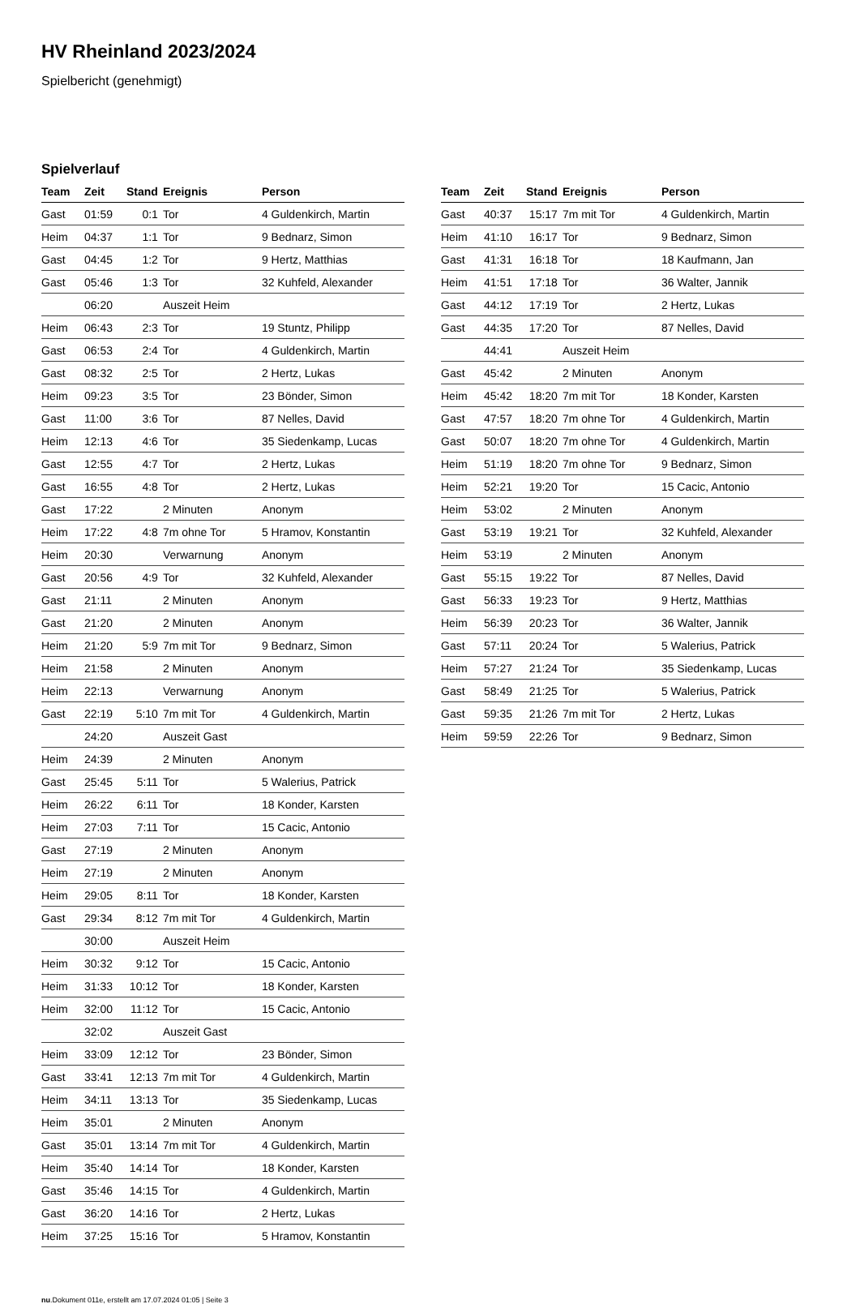HV Rheinland 2023/2024
Spielbericht (genehmigt)
Spielverlauf
| Team | Zeit | Stand | Ereignis | Person |
| --- | --- | --- | --- | --- |
| Gast | 01:59 | 0:1 | Tor | 4 Guldenkirch, Martin |
| Heim | 04:37 | 1:1 | Tor | 9 Bednarz, Simon |
| Gast | 04:45 | 1:2 | Tor | 9 Hertz, Matthias |
| Gast | 05:46 | 1:3 | Tor | 32 Kuhfeld, Alexander |
| | 06:20 | | Auszeit Heim | |
| Heim | 06:43 | 2:3 | Tor | 19 Stuntz, Philipp |
| Gast | 06:53 | 2:4 | Tor | 4 Guldenkirch, Martin |
| Gast | 08:32 | 2:5 | Tor | 2 Hertz, Lukas |
| Heim | 09:23 | 3:5 | Tor | 23 Bönder, Simon |
| Gast | 11:00 | 3:6 | Tor | 87 Nelles, David |
| Heim | 12:13 | 4:6 | Tor | 35 Siedenkamp, Lucas |
| Gast | 12:55 | 4:7 | Tor | 2 Hertz, Lukas |
| Gast | 16:55 | 4:8 | Tor | 2 Hertz, Lukas |
| Gast | 17:22 | | 2 Minuten | Anonym |
| Heim | 17:22 | 4:8 | 7m ohne Tor | 5 Hramov, Konstantin |
| Heim | 20:30 | | Verwarnung | Anonym |
| Gast | 20:56 | 4:9 | Tor | 32 Kuhfeld, Alexander |
| Gast | 21:11 | | 2 Minuten | Anonym |
| Gast | 21:20 | | 2 Minuten | Anonym |
| Heim | 21:20 | 5:9 | 7m mit Tor | 9 Bednarz, Simon |
| Heim | 21:58 | | 2 Minuten | Anonym |
| Heim | 22:13 | | Verwarnung | Anonym |
| Gast | 22:19 | 5:10 | 7m mit Tor | 4 Guldenkirch, Martin |
| | 24:20 | | Auszeit Gast | |
| Heim | 24:39 | | 2 Minuten | Anonym |
| Gast | 25:45 | 5:11 | Tor | 5 Walerius, Patrick |
| Heim | 26:22 | 6:11 | Tor | 18 Konder, Karsten |
| Heim | 27:03 | 7:11 | Tor | 15 Cacic, Antonio |
| Gast | 27:19 | | 2 Minuten | Anonym |
| Heim | 27:19 | | 2 Minuten | Anonym |
| Heim | 29:05 | 8:11 | Tor | 18 Konder, Karsten |
| Gast | 29:34 | 8:12 | 7m mit Tor | 4 Guldenkirch, Martin |
| | 30:00 | | Auszeit Heim | |
| Heim | 30:32 | 9:12 | Tor | 15 Cacic, Antonio |
| Heim | 31:33 | 10:12 | Tor | 18 Konder, Karsten |
| Heim | 32:00 | 11:12 | Tor | 15 Cacic, Antonio |
| | 32:02 | | Auszeit Gast | |
| Heim | 33:09 | 12:12 | Tor | 23 Bönder, Simon |
| Gast | 33:41 | 12:13 | 7m mit Tor | 4 Guldenkirch, Martin |
| Heim | 34:11 | 13:13 | Tor | 35 Siedenkamp, Lucas |
| Heim | 35:01 | | 2 Minuten | Anonym |
| Gast | 35:01 | 13:14 | 7m mit Tor | 4 Guldenkirch, Martin |
| Heim | 35:40 | 14:14 | Tor | 18 Konder, Karsten |
| Gast | 35:46 | 14:15 | Tor | 4 Guldenkirch, Martin |
| Gast | 36:20 | 14:16 | Tor | 2 Hertz, Lukas |
| Heim | 37:25 | 15:16 | Tor | 5 Hramov, Konstantin |
| Team | Zeit | Stand | Ereignis | Person |
| --- | --- | --- | --- | --- |
| Gast | 40:37 | 15:17 | 7m mit Tor | 4 Guldenkirch, Martin |
| Heim | 41:10 | 16:17 | Tor | 9 Bednarz, Simon |
| Gast | 41:31 | 16:18 | Tor | 18 Kaufmann, Jan |
| Heim | 41:51 | 17:18 | Tor | 36 Walter, Jannik |
| Gast | 44:12 | 17:19 | Tor | 2 Hertz, Lukas |
| Gast | 44:35 | 17:20 | Tor | 87 Nelles, David |
| | 44:41 | | Auszeit Heim | |
| Gast | 45:42 | | 2 Minuten | Anonym |
| Heim | 45:42 | 18:20 | 7m mit Tor | 18 Konder, Karsten |
| Gast | 47:57 | 18:20 | 7m ohne Tor | 4 Guldenkirch, Martin |
| Gast | 50:07 | 18:20 | 7m ohne Tor | 4 Guldenkirch, Martin |
| Heim | 51:19 | 18:20 | 7m ohne Tor | 9 Bednarz, Simon |
| Heim | 52:21 | 19:20 | Tor | 15 Cacic, Antonio |
| Heim | 53:02 | | 2 Minuten | Anonym |
| Gast | 53:19 | 19:21 | Tor | 32 Kuhfeld, Alexander |
| Heim | 53:19 | | 2 Minuten | Anonym |
| Gast | 55:15 | 19:22 | Tor | 87 Nelles, David |
| Gast | 56:33 | 19:23 | Tor | 9 Hertz, Matthias |
| Heim | 56:39 | 20:23 | Tor | 36 Walter, Jannik |
| Gast | 57:11 | 20:24 | Tor | 5 Walerius, Patrick |
| Heim | 57:27 | 21:24 | Tor | 35 Siedenkamp, Lucas |
| Gast | 58:49 | 21:25 | Tor | 5 Walerius, Patrick |
| Gast | 59:35 | 21:26 | 7m mit Tor | 2 Hertz, Lukas |
| Heim | 59:59 | 22:26 | Tor | 9 Bednarz, Simon |
nu.Dokument 011e, erstellt am 17.07.2024 01:05 | Seite 3